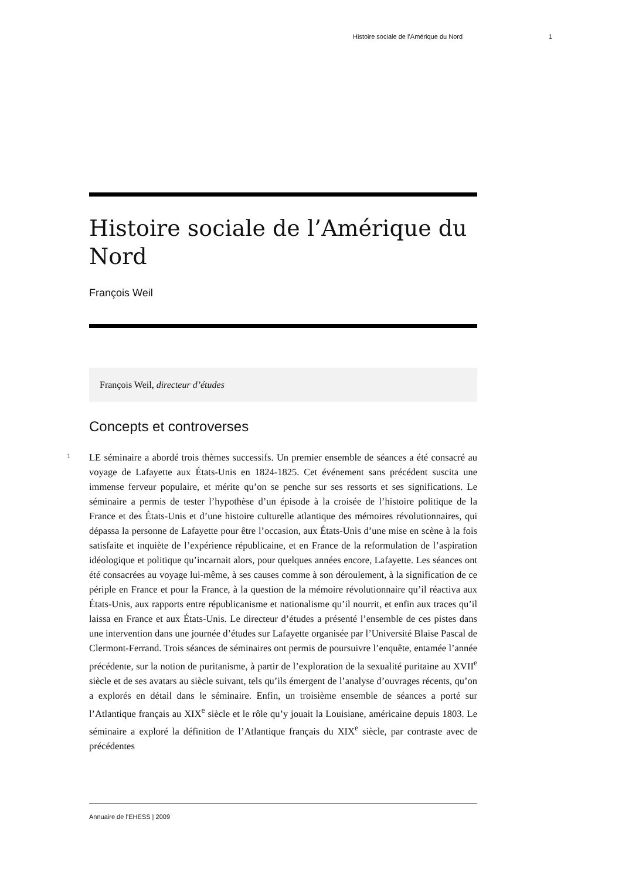Histoire sociale de l’Amérique du Nord 1
Histoire sociale de l’Amérique du Nord
François Weil
François Weil, directeur d’études
Concepts et controverses
1
LE séminaire a abordé trois thèmes successifs. Un premier ensemble de séances a été consacré au voyage de Lafayette aux États-Unis en 1824-1825. Cet événement sans précédent suscita une immense ferveur populaire, et mérite qu’on se penche sur ses ressorts et ses significations. Le séminaire a permis de tester l’hypothèse d’un épisode à la croisée de l’histoire politique de la France et des États-Unis et d’une histoire culturelle atlantique des mémoires révolutionnaires, qui dépassa la personne de Lafayette pour être l’occasion, aux États-Unis d’une mise en scène à la fois satisfaite et inquiète de l’expérience républicaine, et en France de la reformulation de l’aspiration idéologique et politique qu’incarnait alors, pour quelques années encore, Lafayette. Les séances ont été consacrées au voyage lui-même, à ses causes comme à son déroulement, à la signification de ce périple en France et pour la France, à la question de la mémoire révolutionnaire qu’il réactiva aux États-Unis, aux rapports entre républicanisme et nationalisme qu’il nourrit, et enfin aux traces qu’il laissa en France et aux États-Unis. Le directeur d’études a présenté l’ensemble de ces pistes dans une intervention dans une journée d’études sur Lafayette organisée par l’Université Blaise Pascal de Clermont-Ferrand. Trois séances de séminaires ont permis de poursuivre l’enquête, entamée l’année précédente, sur la notion de puritanisme, à partir de l’exploration de la sexualité puritaine au XVII<sup>e</sup> siècle et de ses avatars au siècle suivant, tels qu’ils émergent de l’analyse d’ouvrages récents, qu’on a explorés en détail dans le séminaire. Enfin, un troisième ensemble de séances a porté sur l’Atlantique français au XIX<sup>e</sup> siècle et le rôle qu’y jouait la Louisiane, américaine depuis 1803. Le séminaire a exploré la définition de l’Atlantique français du XIX<sup>e</sup> siècle, par contraste avec de précédentes
Annuaire de l’EHESS | 2009